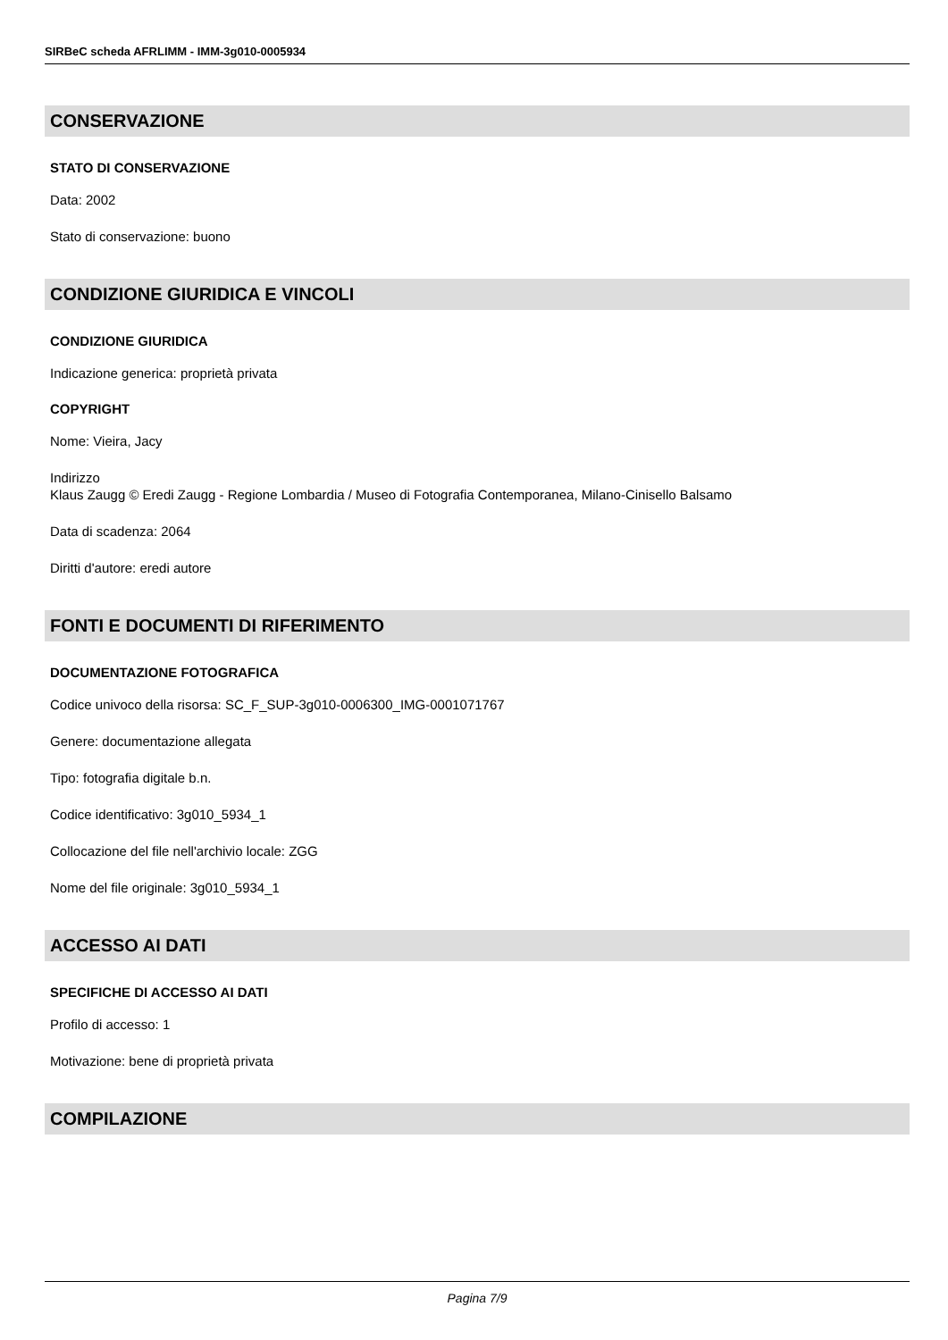SIRBeC scheda AFRLIMM - IMM-3g010-0005934
CONSERVAZIONE
STATO DI CONSERVAZIONE
Data: 2002
Stato di conservazione: buono
CONDIZIONE GIURIDICA E VINCOLI
CONDIZIONE GIURIDICA
Indicazione generica: proprietà privata
COPYRIGHT
Nome: Vieira, Jacy
Indirizzo
Klaus Zaugg © Eredi Zaugg - Regione Lombardia / Museo di Fotografia Contemporanea, Milano-Cinisello Balsamo
Data di scadenza: 2064
Diritti d'autore: eredi autore
FONTI E DOCUMENTI DI RIFERIMENTO
DOCUMENTAZIONE FOTOGRAFICA
Codice univoco della risorsa: SC_F_SUP-3g010-0006300_IMG-0001071767
Genere: documentazione allegata
Tipo: fotografia digitale b.n.
Codice identificativo: 3g010_5934_1
Collocazione del file nell'archivio locale: ZGG
Nome del file originale: 3g010_5934_1
ACCESSO AI DATI
SPECIFICHE DI ACCESSO AI DATI
Profilo di accesso: 1
Motivazione: bene di proprietà privata
COMPILAZIONE
Pagina 7/9